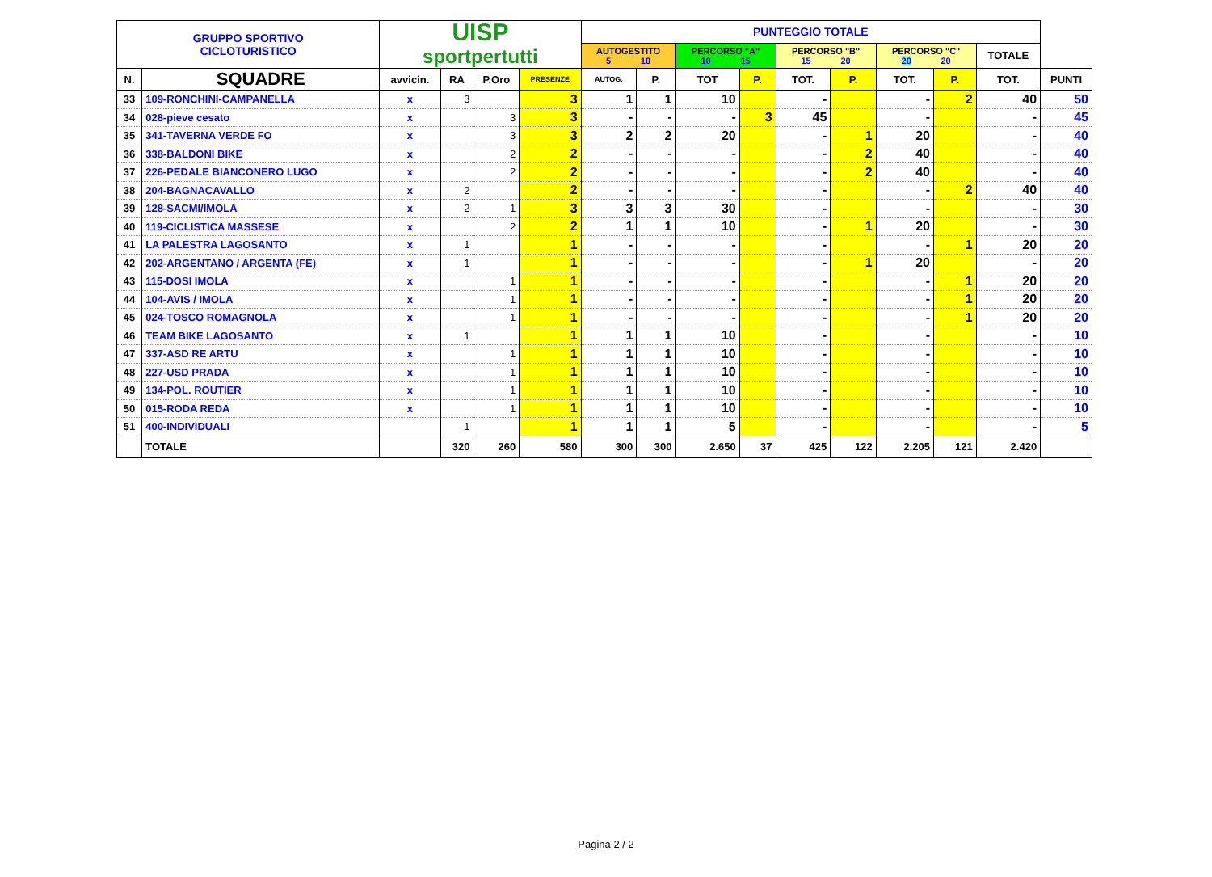| GRUPPO SPORTIVO CICLOTURISTICO | | UISP sportpertutti | | | | PUNTEGGIO TOTALE | | | | | | | | | |
| --- | --- | --- | --- | --- | --- | --- | --- | --- | --- | --- | --- | --- | --- | --- | --- |
| | | | | | | AUTOGESTITO 5 10 | | PERCORSO "A" 10 15 | | PERCORSO "B" 15 20 | | PERCORSO "C" 20 20 | | TOTALE | |
| N. | SQUADRE | avvicin. | RA | P.Oro | PRESENZE | AUTOG. | P. | TOT | P. | TOT. | P. | TOT. | P. | TOT. | PUNTI |
| 33 | 109-RONCHINI-CAMPANELLA | x | 3 | | 3 | 1 | 1 | 10 | | - | | - | 2 | 40 | 50 |
| 34 | 028-pieve cesato | x | | 3 | 3 | - | - | - | 3 | 45 | | - | | - | 45 |
| 35 | 341-TAVERNA VERDE FO | x | | 3 | 3 | 2 | 2 | 20 | | - | 1 | 20 | | - | 40 |
| 36 | 338-BALDONI BIKE | x | | 2 | 2 | - | - | - | | - | 2 | 40 | | - | 40 |
| 37 | 226-PEDALE BIANCONERO LUGO | x | | 2 | 2 | - | - | - | | - | 2 | 40 | | - | 40 |
| 38 | 204-BAGNACAVALLO | x | 2 | | 2 | - | - | - | | - | | - | 2 | 40 | 40 |
| 39 | 128-SACMI/IMOLA | x | 2 | 1 | 3 | 3 | 3 | 30 | | - | | - | | - | 30 |
| 40 | 119-CICLISTICA MASSESE | x | | 2 | 2 | 1 | 1 | 10 | | - | 1 | 20 | | - | 30 |
| 41 | LA PALESTRA LAGOSANTO | x | 1 | | 1 | - | - | - | | - | | - | 1 | 20 | 20 |
| 42 | 202-ARGENTANO / ARGENTA (FE) | x | 1 | | 1 | - | - | - | | - | 1 | 20 | | - | 20 |
| 43 | 115-DOSI IMOLA | x | | 1 | 1 | - | - | - | | - | | - | 1 | 20 | 20 |
| 44 | 104-AVIS / IMOLA | x | | 1 | 1 | - | - | - | | - | | - | 1 | 20 | 20 |
| 45 | 024-TOSCO ROMAGNOLA | x | | 1 | 1 | - | - | - | | - | | - | 1 | 20 | 20 |
| 46 | TEAM BIKE LAGOSANTO | x | 1 | | 1 | 1 | 1 | 10 | | - | | - | | - | 10 |
| 47 | 337-ASD RE ARTU | x | | 1 | 1 | 1 | 1 | 10 | | - | | - | | - | 10 |
| 48 | 227-USD PRADA | x | | 1 | 1 | 1 | 1 | 10 | | - | | - | | - | 10 |
| 49 | 134-POL. ROUTIER | x | | 1 | 1 | 1 | 1 | 10 | | - | | - | | - | 10 |
| 50 | 015-RODA REDA | x | | 1 | 1 | 1 | 1 | 10 | | - | | - | | - | 10 |
| 51 | 400-INDIVIDUALI | | 1 | | 1 | 1 | 1 | 5 | | - | | - | | - | 5 |
| | TOTALE | | 320 | 260 | 580 | 300 | 300 | 2.650 | 37 | 425 | 122 | 2.205 | 121 | 2.420 | |
Pagina 2 / 2